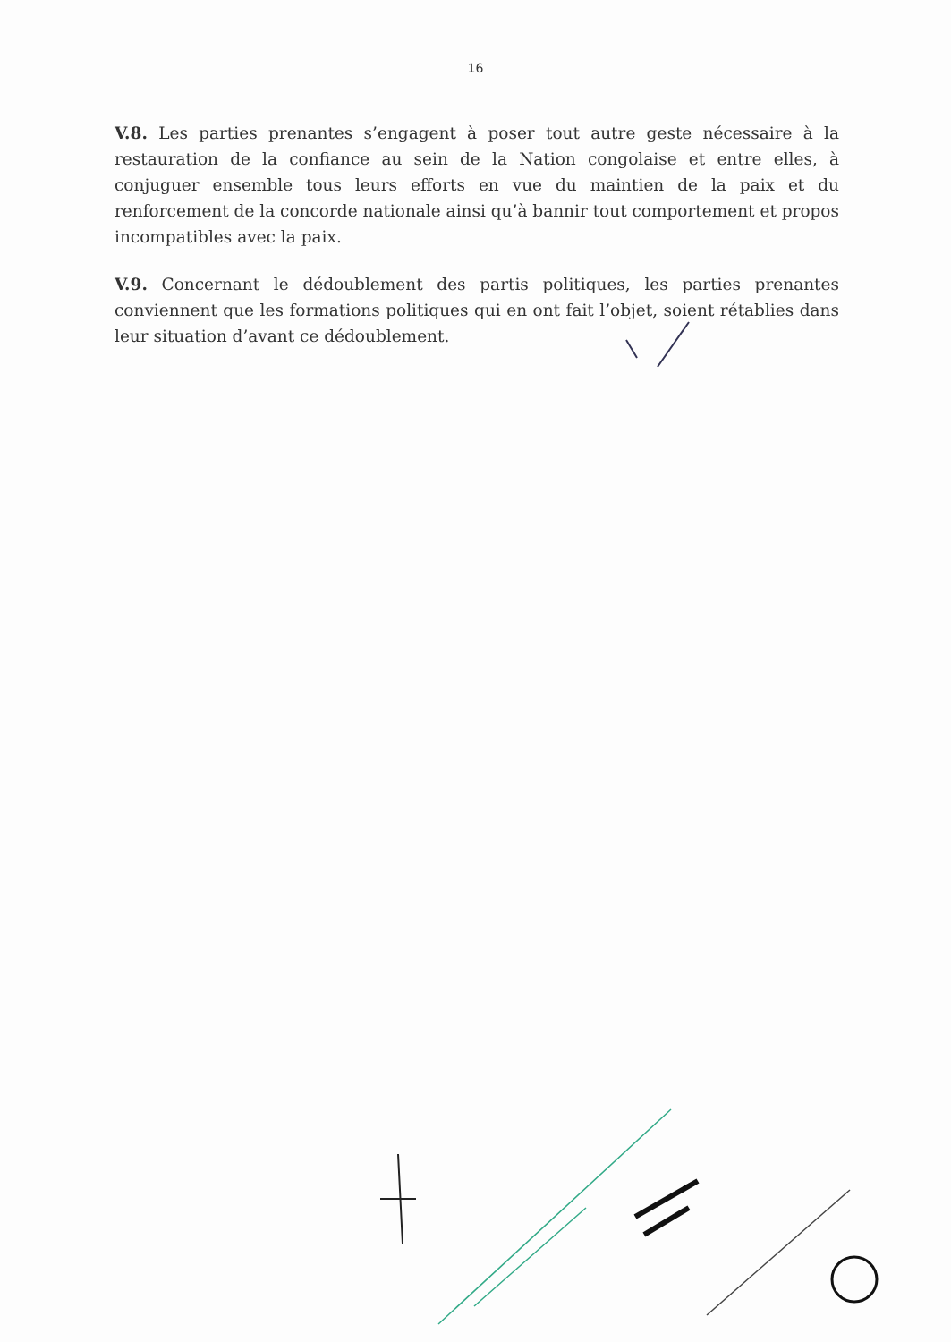16
V.8. Les parties prenantes s’engagent à poser tout autre geste nécessaire à la restauration de la confiance au sein de la Nation congolaise et entre elles, à conjuguer ensemble tous leurs efforts en vue du maintien de la paix et du renforcement de la concorde nationale ainsi qu’à bannir tout comportement et propos incompatibles avec la paix.
V.9. Concernant le dédoublement des partis politiques, les parties prenantes conviennent que les formations politiques qui en ont fait l’objet, soient rétablies dans leur situation d’avant ce dédoublement.